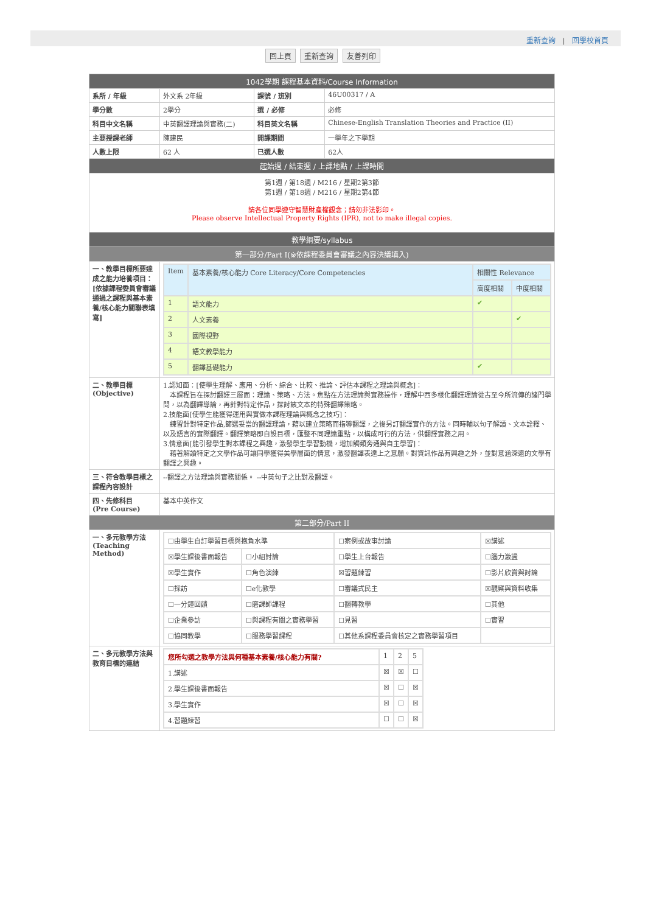重新查詢 | 回學校首頁
回上頁 重新查詢 友善列印
| 1042學期 課程基本資料/Course Information | | | |
| 系所 / 年級 | 外文系 2年級 | 課號 / 班別 | 46U00317 / A |
| 學分數 | 2學分 | 選 / 必修 | 必修 |
| 科目中文名稱 | 中英翻譯理論與實務(二) | 科目英文名稱 | Chinese-English Translation Theories and Practice (II) |
| 主要授課老師 | 陳建民 | 開課期間 | 一學年之下學期 |
| 人數上限 | 62 人 | 已選人數 | 62人 |
| 起始週 / 結束週 / 上課地點 / 上課時間 | | | |
| 第1週 / 第18週 / M216 / 星期2第3節 第1週 / 第18週 / M216 / 星期2第4節 請各位同學遵守智慧財產權觀念；請勿非法影印。 Please observe Intellectual Property Rights (IPR), not to make illegal copies. | | | |
| 教學綱要/syllabus | | | |
| 第一部分/Part I(※依課程委員會審議之內容決議填入) | | | |
| 一、教學目標所要達成之能力培養項目： [依據課程委員會審議通過之課程與基本素養/核心能力關聯表填寫] | / Item / 基本素養/核心能力 Core Literacy/Core Competencies / 相關性 Relevance / / / / / 高度相關 / 中度相關 / / 1 / 語文能力 / ✔ / / / 2 / 人文素養 / / ✔ / / 3 / 國際視野 / / / / 4 / 語文教學能力 / / / / 5 / 翻譯基礎能力 / ✔ / / | | |
| 二、教學目標 (Objective) | 1.認知面：[使學生理解、應用、分析、綜合、比較、推論、評估本課程之理論與概念]： 本課程旨在探討翻譯三層面：理論、策略、方法。焦點在方法理論與實務操作，理解中西多樣化翻譯理論從古至今所流傳的諸門學問，以為翻譯導論，再針對特定作品，探討該文本的特殊翻譯策略。 2.技能面[使學生能獲得運用與實做本課程理論與概念之技巧]： 練習針對特定作品,篩選妥當的翻譯理論，藉以建立策略而指導翻譯，之後另訂翻譯實作的方法。同時輔以句子解讀、文本詮釋、以及語言的實際翻譯。翻譯策略即自設目標，匯整不同理論重點，以構成可行的方法，供翻譯實務之用。 3.情意面[能引發學生對本課程之興趣，激發學生學習動機，增加觸類旁通與自主學習]： 藉著解讀特定之文學作品可讓同學獲得美學層面的情意，激發翻譯表達上之意願。對資訊作品有興趣之外，並對意涵深遠的文學有翻譯之興趣。 | | |
| 三、符合教學目標之課程內容設計 | --翻譯之方法理論與實務關係。 --中英句子之比對及翻譯。 | | |
| 四、先修科目 (Pre Course) | 基本中英作文 | | |
| 第二部分/Part II | | | |
| 一、多元教學方法 (Teaching Method) | / ☐由學生自訂學習目標與抱負水準 / / ☐案例或故事討論 / ☒講述 / / ☒學生課後書面報告 / ☐小組討論 / ☐學生上台報告 / ☐腦力激盪 / / ☒學生實作 / ☐角色演練 / ☒習題練習 / ☐影片欣賞與討論 / / ☐採訪 / ☐e化教學 / ☐審議式民主 / ☒觀察與資料收集 / / ☐一分鐘回饋 / ☐磨課師課程 / ☐翻轉教學 / ☐其他 / / ☐企業參訪 / ☐與課程有關之實務學習 / ☐見習 / ☐實習 / / ☐協同教學 / ☐服務學習課程 / ☐其他系課程委員會核定之實務學習項目 / / | | |
| 二、多元教學方法與教育目標的連結 | / 您所勾選之教學方法與何種基本素養/核心能力有關? / 1 / 2 / 5 / / 1.講述 / ☒ / ☒ / ☐ / / 2.學生課後書面報告 / ☒ / ☐ / ☒ / / 3.學生實作 / ☒ / ☐ / ☒ / / 4.習題練習 / ☐ / ☐ / ☒ / | | |